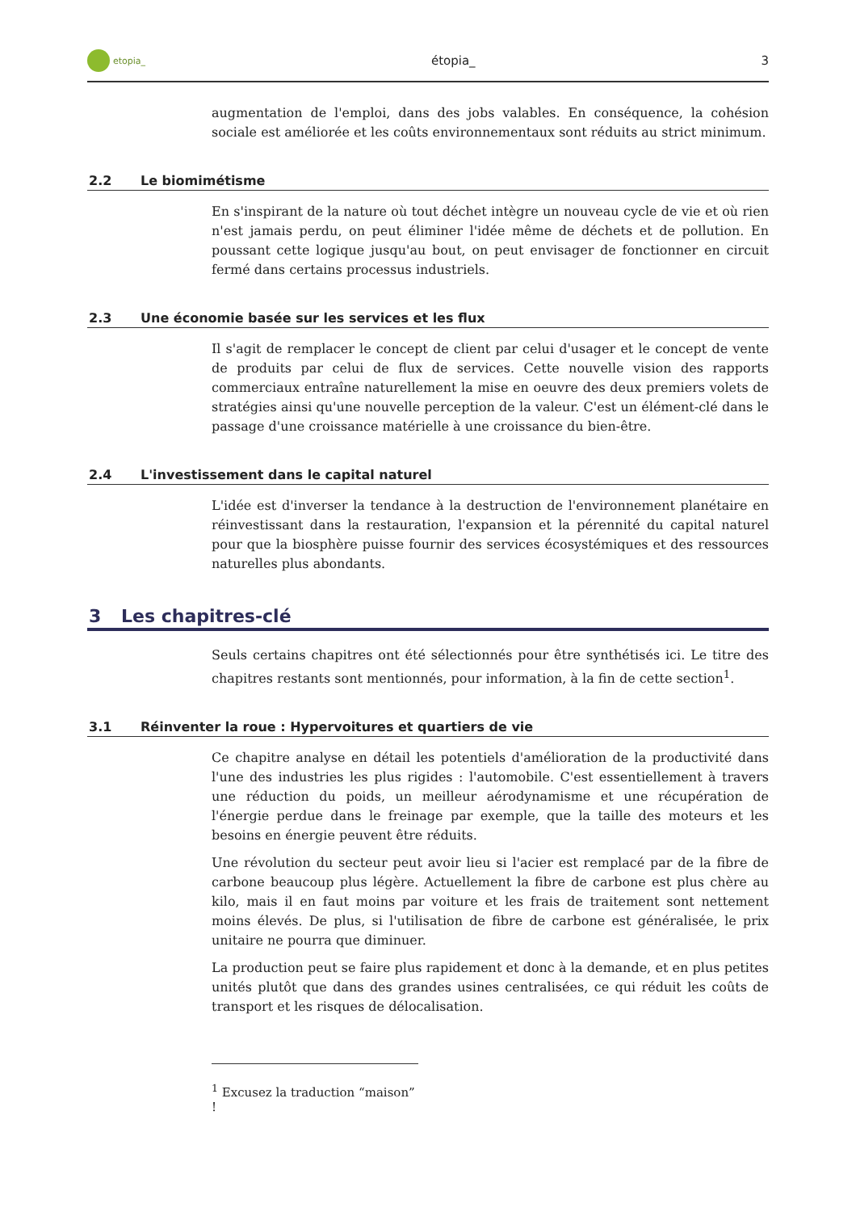etopia_
étopia_ 3
augmentation de l'emploi, dans des jobs valables. En conséquence, la cohésion sociale est améliorée et les coûts environnementaux sont réduits au strict minimum.
2.2 Le biomimétisme
En s'inspirant de la nature où tout déchet intègre un nouveau cycle de vie et où rien n'est jamais perdu, on peut éliminer l'idée même de déchets et de pollution. En poussant cette logique jusqu'au bout, on peut envisager de fonctionner en circuit fermé dans certains processus industriels.
2.3 Une économie basée sur les services et les flux
Il s'agit de remplacer le concept de client par celui d'usager et le concept de vente de produits par celui de flux de services. Cette nouvelle vision des rapports commerciaux entraîne naturellement la mise en oeuvre des deux premiers volets de stratégies ainsi qu'une nouvelle perception de la valeur. C'est un élément-clé dans le passage d'une croissance matérielle à une croissance du bien-être.
2.4 L'investissement dans le capital naturel
L'idée est d'inverser la tendance à la destruction de l'environnement planétaire en réinvestissant dans la restauration, l'expansion et la pérennité du capital naturel pour que la biosphère puisse fournir des services écosystémiques et des ressources naturelles plus abondants.
3 Les chapitres-clé
Seuls certains chapitres ont été sélectionnés pour être synthétisés ici. Le titre des chapitres restants sont mentionnés, pour information, à la fin de cette section<sup>1</sup>.
3.1 Réinventer la roue : Hypervoitures et quartiers de vie
Ce chapitre analyse en détail les potentiels d'amélioration de la productivité dans l'une des industries les plus rigides : l'automobile. C'est essentiellement à travers une réduction du poids, un meilleur aérodynamisme et une récupération de l'énergie perdue dans le freinage par exemple, que la taille des moteurs et les besoins en énergie peuvent être réduits.
Une révolution du secteur peut avoir lieu si l'acier est remplacé par de la fibre de carbone beaucoup plus légère. Actuellement la fibre de carbone est plus chère au kilo, mais il en faut moins par voiture et les frais de traitement sont nettement moins élevés. De plus, si l'utilisation de fibre de carbone est généralisée, le prix unitaire ne pourra que diminuer.
La production peut se faire plus rapidement et donc à la demande, et en plus petites unités plutôt que dans des grandes usines centralisées, ce qui réduit les coûts de transport et les risques de délocalisation.
<sup>1</sup> Excusez la traduction “maison” !